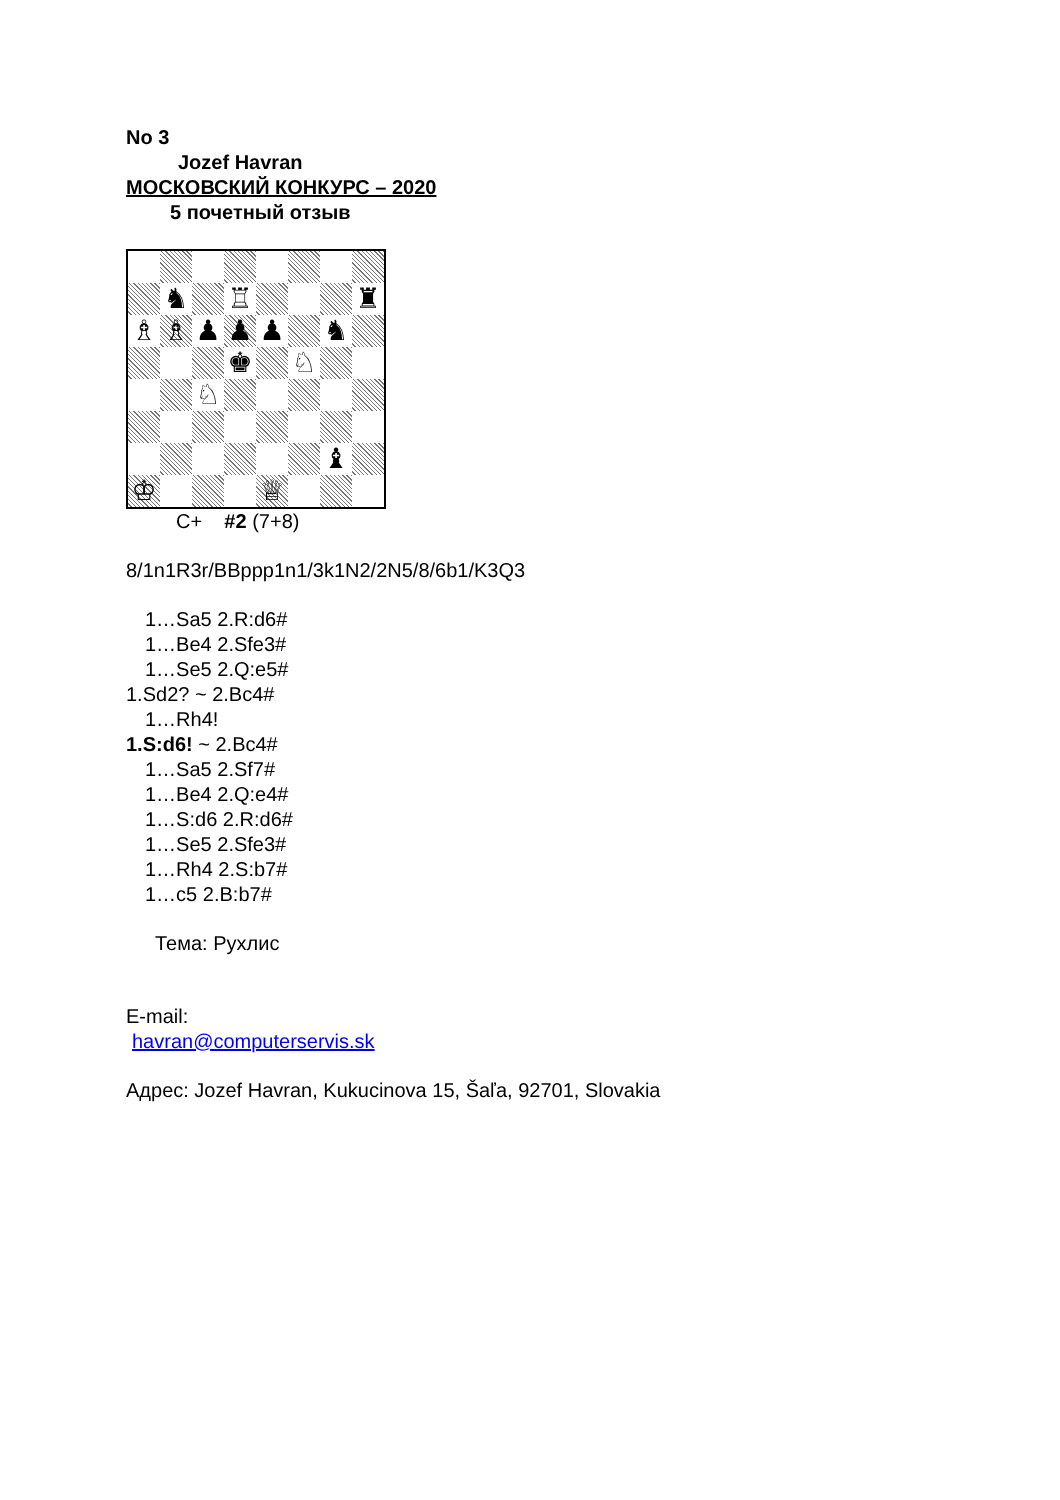No 3
Jozef Havran
МОСКОВСКИЙ КОНКУРС – 2020
5 почетный отзыв
♞
♖
♜
♗
♗
♟
♟
♟
♞
♚
♘
♘
♝
♔
♕
C+ #2 (7+8)
8/1n1R3r/BBppp1n1/3k1N2/2N5/8/6b1/K3Q3
1…Sa5 2.R:d6#
1…Be4 2.Sfe3#
1…Se5 2.Q:e5#
1.Sd2? ~ 2.Bc4#
1…Rh4!
1.S:d6! ~ 2.Bc4#
1…Sa5 2.Sf7#
1…Be4 2.Q:e4#
1…S:d6 2.R:d6#
1…Se5 2.Sfe3#
1…Rh4 2.S:b7#
1…c5 2.B:b7#
Тема: Рухлис
E-mail:
havran@computerservis.sk
Адрес: Jozef Havran, Kukucinova 15, Šaľa, 92701, Slovakia